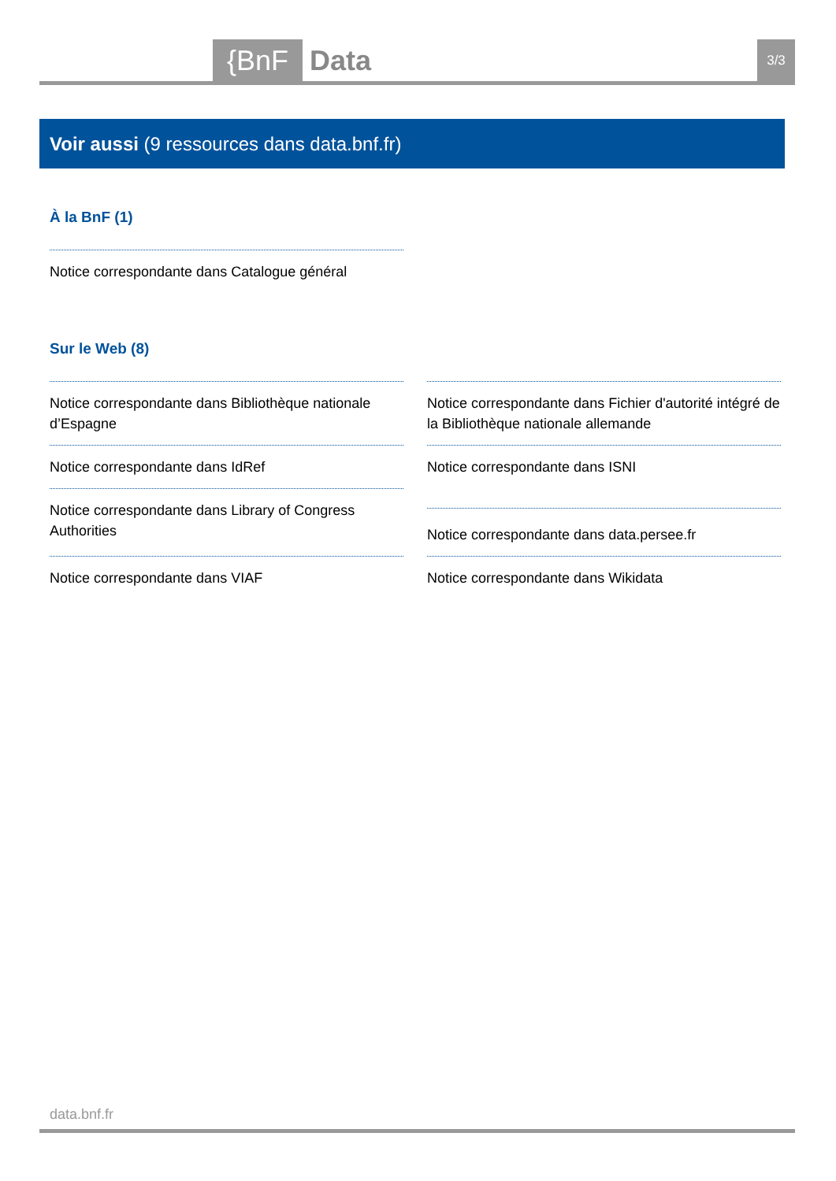{BnF Data 3/3
Voir aussi (9 ressources dans data.bnf.fr)
À la BnF (1)
Notice correspondante dans Catalogue général
Sur le Web (8)
Notice correspondante dans Bibliothèque nationale d’Espagne
Notice correspondante dans Fichier d'autorité intégré de la Bibliothèque nationale allemande
Notice correspondante dans IdRef
Notice correspondante dans ISNI
Notice correspondante dans Library of Congress Authorities
Notice correspondante dans data.persee.fr
Notice correspondante dans VIAF
Notice correspondante dans Wikidata
data.bnf.fr